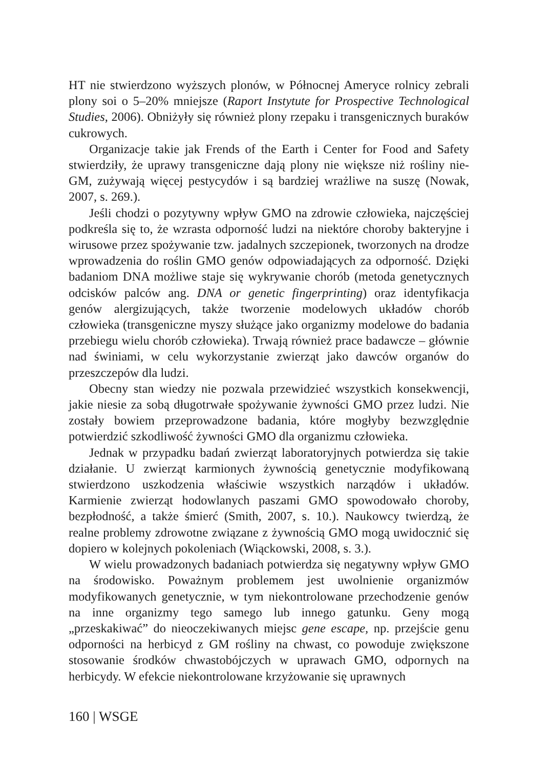HT nie stwierdzono wyższych plonów, w Północnej Ameryce rolnicy zebrali plony soi o 5–20% mniejsze (Raport Instytute for Prospective Technological Studies, 2006). Obniżyły się również plony rzepaku i transgenicznych buraków cukrowych.
Organizacje takie jak Frends of the Earth i Center for Food and Safety stwierdziły, że uprawy transgeniczne dają plony nie większe niż rośliny nie-GM, zużywają więcej pestycydów i są bardziej wrażliwe na suszę (Nowak, 2007, s. 269.).
Jeśli chodzi o pozytywny wpływ GMO na zdrowie człowieka, najczęściej podkreśla się to, że wzrasta odporność ludzi na niektóre choroby bakteryjne i wirusowe przez spożywanie tzw. jadalnych szczepionek, tworzonych na drodze wprowadzenia do roślin GMO genów odpowiadających za odporność. Dzięki badaniom DNA możliwe staje się wykrywanie chorób (metoda genetycznych odcisków palców ang. DNA or genetic fingerprinting) oraz identyfikacja genów alergizujących, także tworzenie modelowych układów chorób człowieka (transgeniczne myszy służące jako organizmy modelowe do badania przebiegu wielu chorób człowieka). Trwają również prace badawcze – głównie nad świniami, w celu wykorzystanie zwierząt jako dawców organów do przeszczepów dla ludzi.
Obecny stan wiedzy nie pozwala przewidzieć wszystkich konsekwencji, jakie niesie za sobą długotrwałe spożywanie żywności GMO przez ludzi. Nie zostały bowiem przeprowadzone badania, które mogłyby bezwzględnie potwierdzić szkodliwość żywności GMO dla organizmu człowieka.
Jednak w przypadku badań zwierząt laboratoryjnych potwierdza się takie działanie. U zwierząt karmionych żywnością genetycznie modyfikowaną stwierdzono uszkodzenia właściwie wszystkich narządów i układów. Karmienie zwierząt hodowlanych paszami GMO spowodowało choroby, bezpłodność, a także śmierć (Smith, 2007, s. 10.). Naukowcy twierdzą, że realne problemy zdrowotne związane z żywnością GMO mogą uwidocznić się dopiero w kolejnych pokoleniach (Wiąckowski, 2008, s. 3.).
W wielu prowadzonych badaniach potwierdza się negatywny wpływ GMO na środowisko. Poważnym problemem jest uwolnienie organizmów modyfikowanych genetycznie, w tym niekontrolowane przechodzenie genów na inne organizmy tego samego lub innego gatunku. Geny mogą „przeskakiwać” do nieoczekiwanych miejsc gene escape, np. przejście genu odporności na herbicyd z GM rośliny na chwast, co powoduje zwiększone stosowanie środków chwastobójczych w uprawach GMO, odpornych na herbicydy. W efekcie niekontrolowane krzyżowanie się uprawnych
160 | WSGE